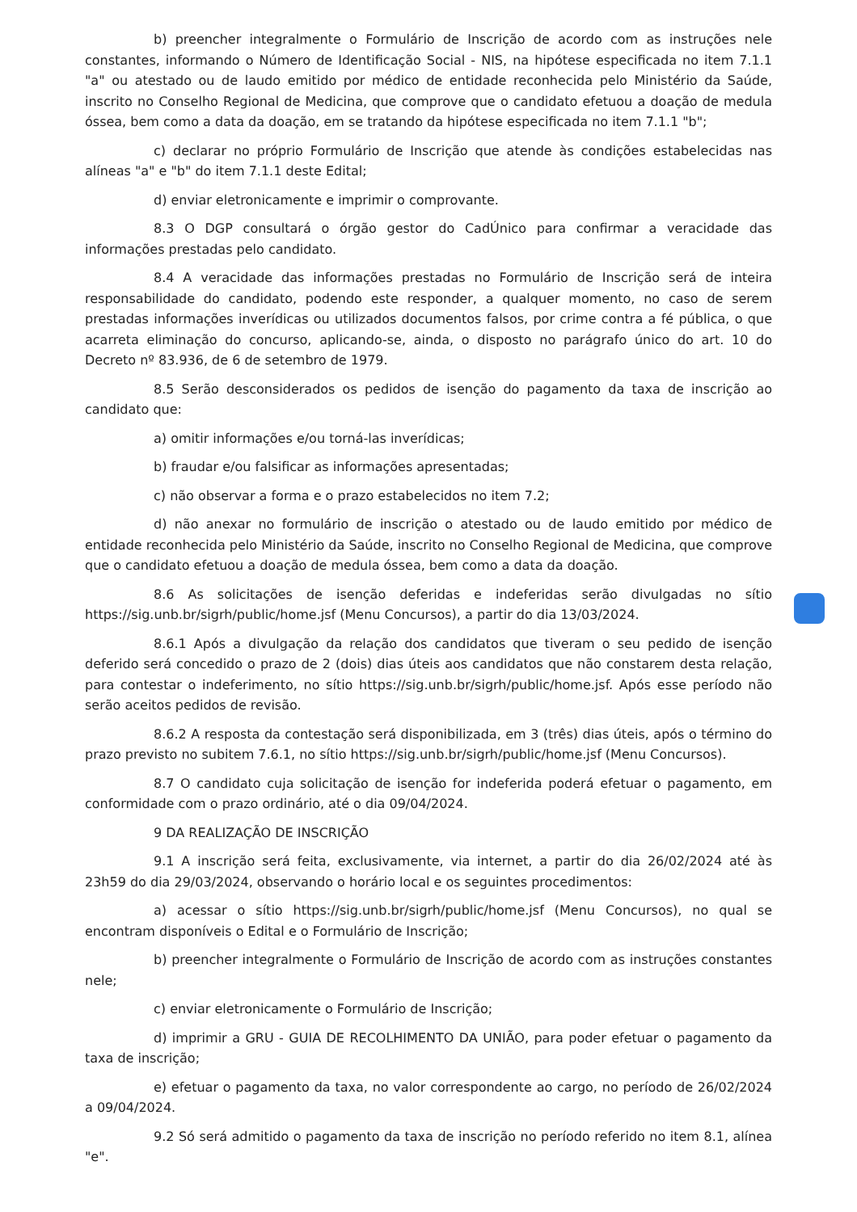b) preencher integralmente o Formulário de Inscrição de acordo com as instruções nele constantes, informando o Número de Identificação Social - NIS, na hipótese especificada no item 7.1.1 "a" ou atestado ou de laudo emitido por médico de entidade reconhecida pelo Ministério da Saúde, inscrito no Conselho Regional de Medicina, que comprove que o candidato efetuou a doação de medula óssea, bem como a data da doação, em se tratando da hipótese especificada no item 7.1.1 "b";
c) declarar no próprio Formulário de Inscrição que atende às condições estabelecidas nas alíneas "a" e "b" do item 7.1.1 deste Edital;
d) enviar eletronicamente e imprimir o comprovante.
8.3 O DGP consultará o órgão gestor do CadÚnico para confirmar a veracidade das informações prestadas pelo candidato.
8.4 A veracidade das informações prestadas no Formulário de Inscrição será de inteira responsabilidade do candidato, podendo este responder, a qualquer momento, no caso de serem prestadas informações inverídicas ou utilizados documentos falsos, por crime contra a fé pública, o que acarreta eliminação do concurso, aplicando-se, ainda, o disposto no parágrafo único do art. 10 do Decreto nº 83.936, de 6 de setembro de 1979.
8.5 Serão desconsiderados os pedidos de isenção do pagamento da taxa de inscrição ao candidato que:
a) omitir informações e/ou torná-las inverídicas;
b) fraudar e/ou falsificar as informações apresentadas;
c) não observar a forma e o prazo estabelecidos no item 7.2;
d) não anexar no formulário de inscrição o atestado ou de laudo emitido por médico de entidade reconhecida pelo Ministério da Saúde, inscrito no Conselho Regional de Medicina, que comprove que o candidato efetuou a doação de medula óssea, bem como a data da doação.
8.6 As solicitações de isenção deferidas e indeferidas serão divulgadas no sítio https://sig.unb.br/sigrh/public/home.jsf (Menu Concursos), a partir do dia 13/03/2024.
8.6.1 Após a divulgação da relação dos candidatos que tiveram o seu pedido de isenção deferido será concedido o prazo de 2 (dois) dias úteis aos candidatos que não constarem desta relação, para contestar o indeferimento, no sítio https://sig.unb.br/sigrh/public/home.jsf. Após esse período não serão aceitos pedidos de revisão.
8.6.2 A resposta da contestação será disponibilizada, em 3 (três) dias úteis, após o término do prazo previsto no subitem 7.6.1, no sítio https://sig.unb.br/sigrh/public/home.jsf (Menu Concursos).
8.7 O candidato cuja solicitação de isenção for indeferida poderá efetuar o pagamento, em conformidade com o prazo ordinário, até o dia 09/04/2024.
9 DA REALIZAÇÃO DE INSCRIÇÃO
9.1 A inscrição será feita, exclusivamente, via internet, a partir do dia 26/02/2024 até às 23h59 do dia 29/03/2024, observando o horário local e os seguintes procedimentos:
a) acessar o sítio https://sig.unb.br/sigrh/public/home.jsf (Menu Concursos), no qual se encontram disponíveis o Edital e o Formulário de Inscrição;
b) preencher integralmente o Formulário de Inscrição de acordo com as instruções constantes nele;
c) enviar eletronicamente o Formulário de Inscrição;
d) imprimir a GRU - GUIA DE RECOLHIMENTO DA UNIÃO, para poder efetuar o pagamento da taxa de inscrição;
e) efetuar o pagamento da taxa, no valor correspondente ao cargo, no período de 26/02/2024 a 09/04/2024.
9.2 Só será admitido o pagamento da taxa de inscrição no período referido no item 8.1, alínea "e".